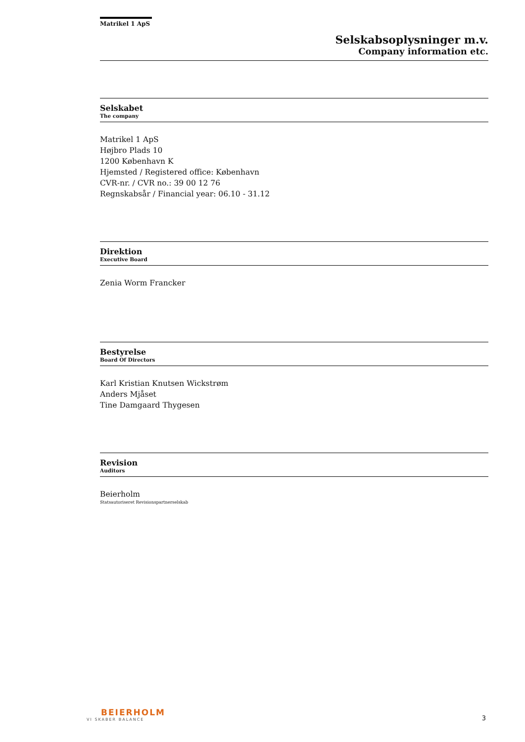Matrikel 1 ApS
Selskabsoplysninger m.v.
Company information etc.
Selskabet
The company
Matrikel 1 ApS
Højbro Plads 10
1200 København K
Hjemsted / Registered office: København
CVR-nr. / CVR no.: 39 00 12 76
Regnskabsår / Financial year: 06.10 - 31.12
Direktion
Executive Board
Zenia Worm Francker
Bestyrelse
Board Of Directors
Karl Kristian Knutsen Wickstrøm
Anders Mjåset
Tine Damgaard Thygesen
Revision
Auditors
Beierholm
Statsautoriseret Revisionspartnerselskab
BEIERHOLM
VI SKABER BALANCE
3